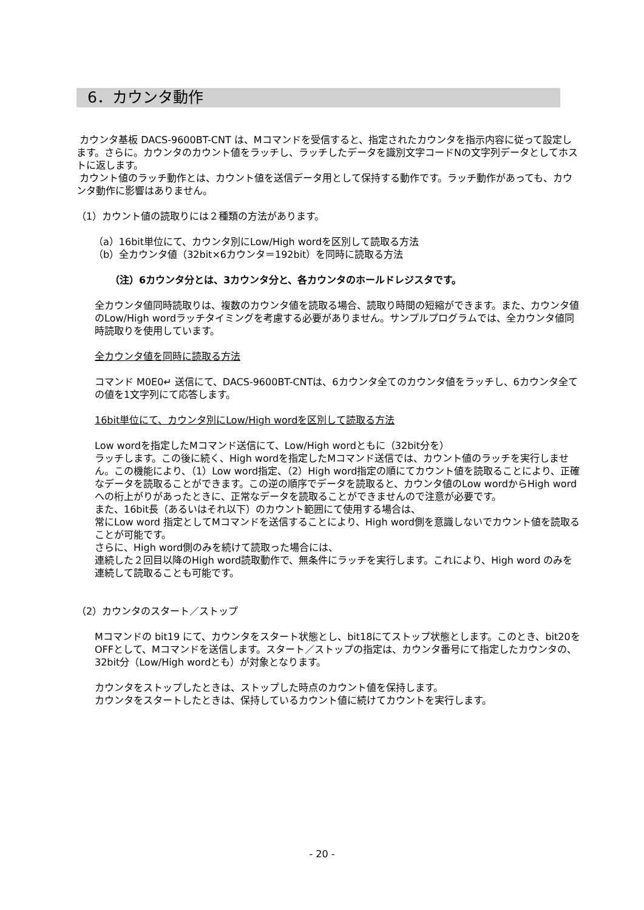6．カウンタ動作
カウンタ基板 DACS-9600BT-CNT は、Mコマンドを受信すると、指定されたカウンタを指示内容に従って設定します。さらに。カウンタのカウント値をラッチし、ラッチしたデータを識別文字コードNの文字列データとしてホストに返します。
カウント値のラッチ動作とは、カウント値を送信データ用として保持する動作です。ラッチ動作があっても、カウンタ動作に影響はありません。
（1）カウント値の読取りには２種類の方法があります。
（a）16bit単位にて、カウンタ別にLow/High wordを区別して読取る方法
（b）全カウンタ値（32bit×6カウンタ＝192bit）を同時に読取る方法
（注）6カウンタ分とは、3カウンタ分と、各カウンタのホールドレジスタです。
全カウンタ値同時読取りは、複数のカウンタ値を読取る場合、読取り時間の短縮ができます。また、カウンタ値のLow/High wordラッチタイミングを考慮する必要がありません。サンプルプログラムでは、全カウンタ値同時読取りを使用しています。
全カウンタ値を同時に読取る方法
コマンド M0E0↵ 送信にて、DACS-9600BT-CNTは、6カウンタ全てのカウンタ値をラッチし、6カウンタ全ての値を1文字列にて応答します。
16bit単位にて、カウンタ別にLow/High wordを区別して読取る方法
Low wordを指定したMコマンド送信にて、Low/High wordともに（32bit分を）
ラッチします。この後に続く、High wordを指定したMコマンド送信では、カウント値のラッチを実行しません。この機能により、（1）Low word指定、（2）High word指定の順にてカウント値を読取ることにより、正確なデータを読取ることができます。この逆の順序でデータを読取ると、カウンタ値のLow wordからHigh word への桁上がりがあったときに、正常なデータを読取ることができませんので注意が必要です。
また、16bit長（あるいはそれ以下）のカウント範囲にて使用する場合は、
常にLow word 指定としてMコマンドを送信することにより、High word側を意識しないでカウント値を読取ることが可能です。
さらに、High word側のみを続けて読取った場合には、
連続した２回目以降のHigh word読取動作で、無条件にラッチを実行します。これにより、High word のみを連続して読取ることも可能です。
（2）カウンタのスタート／ストップ
Mコマンドの bit19 にて、カウンタをスタート状態とし、bit18にてストップ状態とします。このとき、bit20をOFFとして、Mコマンドを送信します。スタート／ストップの指定は、カウンタ番号にて指定したカウンタの、32bit分（Low/High wordとも）が対象となります。
カウンタをストップしたときは、ストップした時点のカウント値を保持します。
カウンタをスタートしたときは、保持しているカウント値に続けてカウントを実行します。
- 20 -